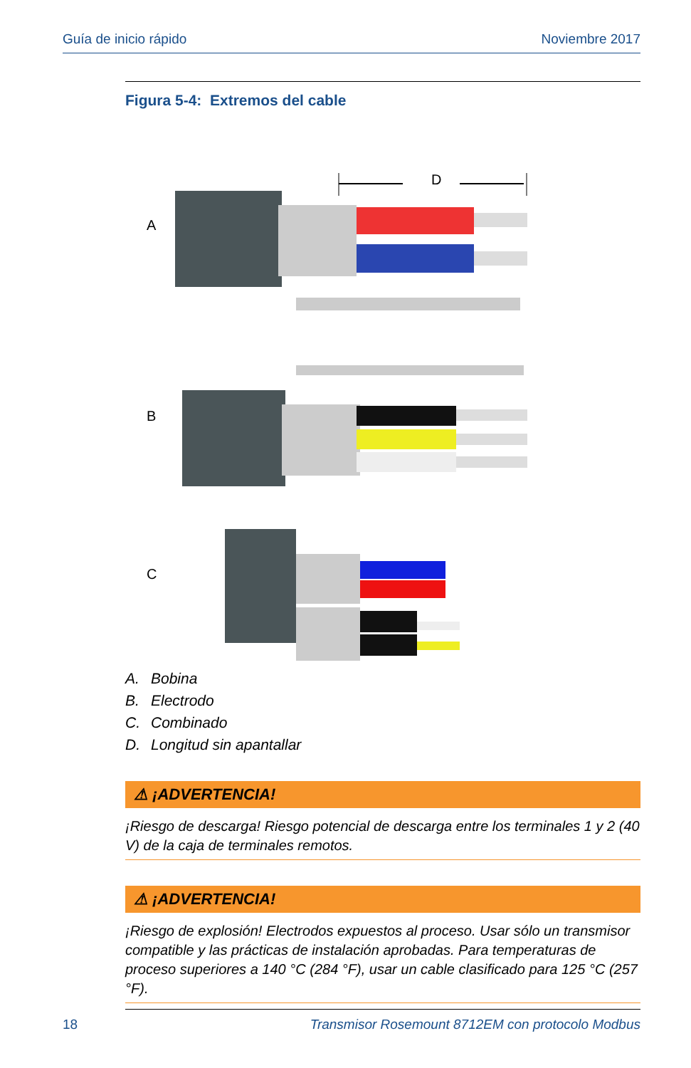Guía de inicio rápido Noviembre 2017
Figura 5-4: Extremos del cable
A
B
C
D
A. Bobina
B. Electrodo
C. Combinado
D. Longitud sin apantallar
⚠ ¡ADVERTENCIA!
¡Riesgo de descarga! Riesgo potencial de descarga entre los terminales 1 y 2 (40 V) de la caja de terminales remotos.
⚠ ¡ADVERTENCIA!
¡Riesgo de explosión! Electrodos expuestos al proceso. Usar sólo un transmisor compatible y las prácticas de instalación aprobadas. Para temperaturas de proceso superiores a 140 °C (284 °F), usar un cable clasificado para 125 °C (257 °F).
18 Transmisor Rosemount 8712EM con protocolo Modbus